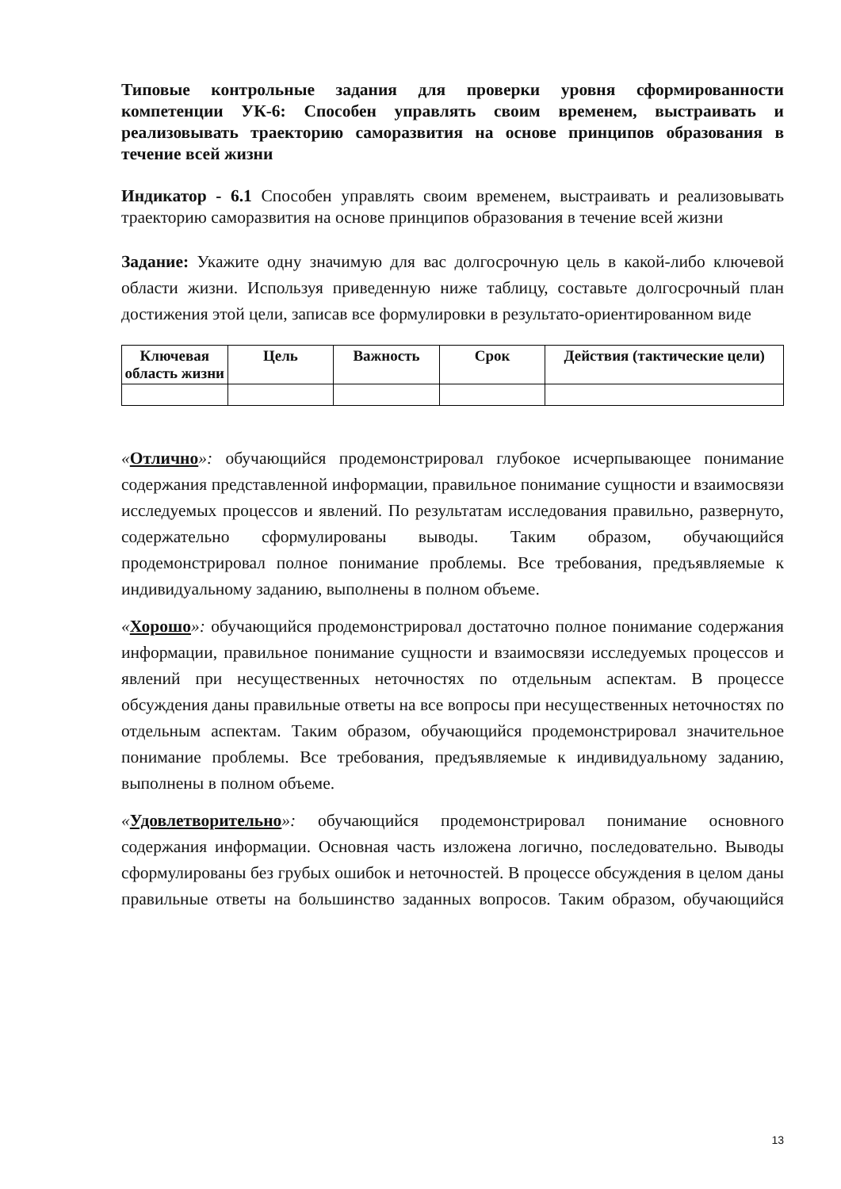Типовые контрольные задания для проверки уровня сформированности компетенции УК-6: Способен управлять своим временем, выстраивать и реализовывать траекторию саморазвития на основе принципов образования в течение всей жизни
Индикатор - 6.1 Способен управлять своим временем, выстраивать и реализовывать траекторию саморазвития на основе принципов образования в течение всей жизни
Задание: Укажите одну значимую для вас долгосрочную цель в какой-либо ключевой области жизни. Используя приведенную ниже таблицу, составьте долгосрочный план достижения этой цели, записав все формулировки в результато-ориентированном виде
| Ключевая область жизни | Цель | Важность | Срок | Действия (тактические цели) |
| --- | --- | --- | --- | --- |
«Отлично»: обучающийся продемонстрировал глубокое исчерпывающее понимание содержания представленной информации, правильное понимание сущности и взаимосвязи исследуемых процессов и явлений. По результатам исследования правильно, развернуто, содержательно сформулированы выводы. Таким образом, обучающийся продемонстрировал полное понимание проблемы. Все требования, предъявляемые к индивидуальному заданию, выполнены в полном объеме.
«Хорошо»: обучающийся продемонстрировал достаточно полное понимание содержания информации, правильное понимание сущности и взаимосвязи исследуемых процессов и явлений при несущественных неточностях по отдельным аспектам. В процессе обсуждения даны правильные ответы на все вопросы при несущественных неточностях по отдельным аспектам. Таким образом, обучающийся продемонстрировал значительное понимание проблемы. Все требования, предъявляемые к индивидуальному заданию, выполнены в полном объеме.
«Удовлетворительно»: обучающийся продемонстрировал понимание основного содержания информации. Основная часть изложена логично, последовательно. Выводы сформулированы без грубых ошибок и неточностей. В процессе обсуждения в целом даны правильные ответы на большинство заданных вопросов. Таким образом, обучающийся
13